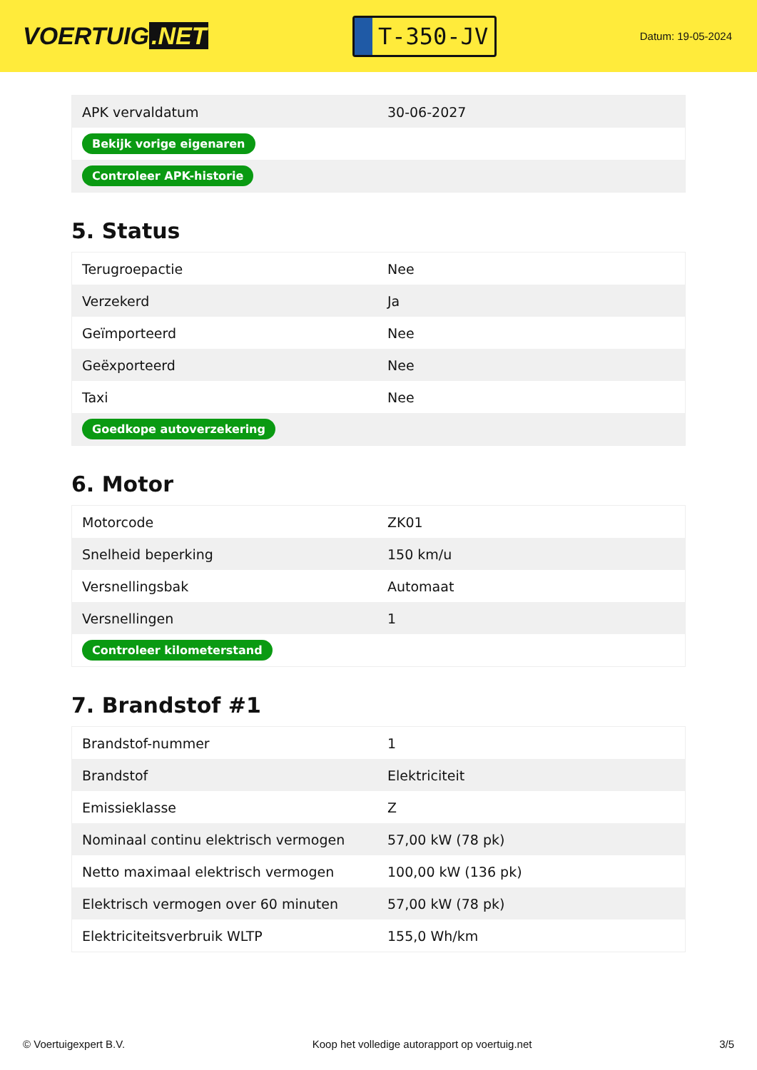VOERTUIG.NET
T-350-JV
Datum: 19-05-2024
| APK vervaldatum | 30-06-2027 |
| Bekijk vorige eigenaren | |
| Controleer APK-historie | |
5. Status
| Terugroepactie | Nee |
| Verzekerd | Ja |
| Geïmporteerd | Nee |
| Geëxporteerd | Nee |
| Taxi | Nee |
| Goedkope autoverzekering | |
6. Motor
| Motorcode | ZK01 |
| Snelheid beperking | 150 km/u |
| Versnellingsbak | Automaat |
| Versnellingen | 1 |
| Controleer kilometerstand | |
7. Brandstof #1
| Brandstof-nummer | 1 |
| Brandstof | Elektriciteit |
| Emissieklasse | Z |
| Nominaal continu elektrisch vermogen | 57,00 kW (78 pk) |
| Netto maximaal elektrisch vermogen | 100,00 kW (136 pk) |
| Elektrisch vermogen over 60 minuten | 57,00 kW (78 pk) |
| Elektriciteitsverbruik WLTP | 155,0 Wh/km |
© Voertuigexpert B.V. Koop het volledige autorapport op voertuig.net 3/5